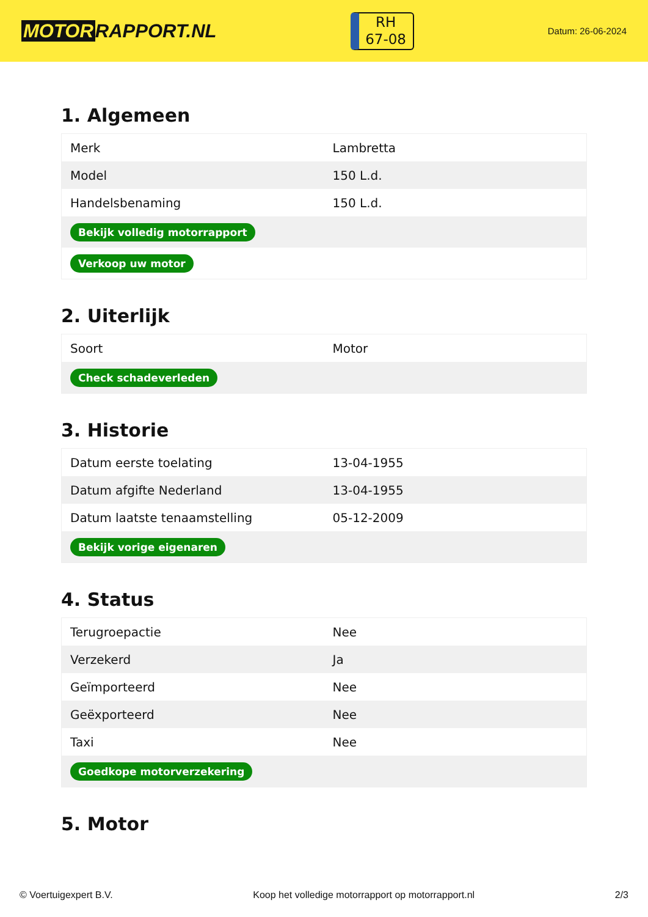MOTOR RAPPORT.NL
RH
67-08
Datum: 26-06-2024
1. Algemeen
| Merk | Lambretta |
| Model | 150 L.d. |
| Handelsbenaming | 150 L.d. |
| Bekijk volledig motorrapport | |
| Verkoop uw motor | |
2. Uiterlijk
| Soort | Motor |
| Check schadeverleden | |
3. Historie
| Datum eerste toelating | 13-04-1955 |
| Datum afgifte Nederland | 13-04-1955 |
| Datum laatste tenaamstelling | 05-12-2009 |
| Bekijk vorige eigenaren | |
4. Status
| Terugroepactie | Nee |
| Verzekerd | Ja |
| Geïmporteerd | Nee |
| Geëxporteerd | Nee |
| Taxi | Nee |
| Goedkope motorverzekering | |
5. Motor
© Voertuigexpert B.V. Koop het volledige motorrapport op motorrapport.nl 2/3